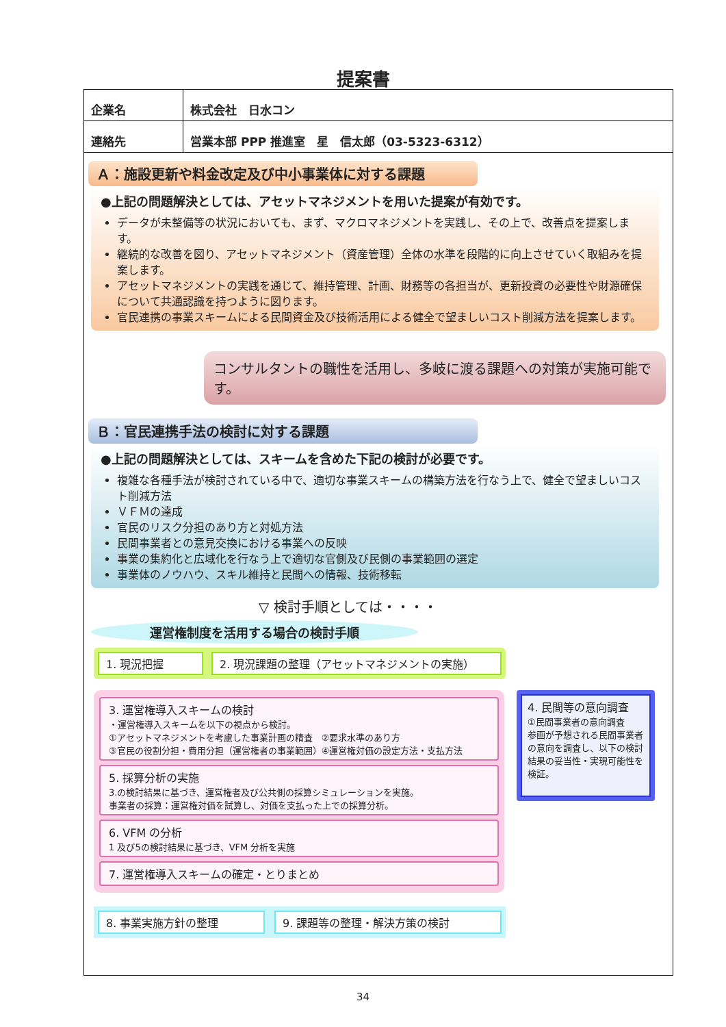提案書
| 企業名 | 株式会社 日水コン |
| 連絡先 | 営業本部 PPP 推進室 星 信太郎（03-5323-6312） |
Ａ：施設更新や料金改定及び中小事業体に対する課題
●上記の問題解決としては、アセットマネジメントを用いた提案が有効です。
データが未整備等の状況においても、まず、マクロマネジメントを実践し、その上で、改善点を提案します。
継続的な改善を図り、アセットマネジメント（資産管理）全体の水準を段階的に向上させていく取組みを提案します。
アセットマネジメントの実践を通じて、維持管理、計画、財務等の各担当が、更新投資の必要性や財源確保について共通認識を持つように図ります。
官民連携の事業スキームによる民間資金及び技術活用による健全で望ましいコスト削減方法を提案します。
コンサルタントの職性を活用し、多岐に渡る課題への対策が実施可能です。
Ｂ：官民連携手法の検討に対する課題
●上記の問題解決としては、スキームを含めた下記の検討が必要です。
複雑な各種手法が検討されている中で、適切な事業スキームの構築方法を行なう上で、健全で望ましいコスト削減方法
ＶＦＭの達成
官民のリスク分担のあり方と対処方法
民間事業者との意見交換における事業への反映
事業の集約化と広域化を行なう上で適切な官側及び民側の事業範囲の選定
事業体のノウハウ、スキル維持と民間への情報、技術移転
▽ 検討手順としては・・・・
運営権制度を活用する場合の検討手順
1. 現況把握 2. 現況課題の整理（アセットマネジメントの実施）
3. 運営権導入スキームの検討
・運営権導入スキームを以下の視点から検討。
①アセットマネジメントを考慮した事業計画の精査　②要求水準のあり方
③官民の役割分担・費用分担（運営権者の事業範囲）④運営権対価の設定方法・支払方法
5. 採算分析の実施
3.の検討結果に基づき、運営権者及び公共側の採算シミュレーションを実施。
事業者の採算：運営権対価を試算し、対価を支払った上での採算分析。
6. VFM の分析
1 及び5の検討結果に基づき、VFM 分析を実施
7. 運営権導入スキームの確定・とりまとめ
4. 民間等の意向調査
①民間事業者の意向調査
参画が予想される民間事業者の意向を調査し、以下の検討結果の妥当性・実現可能性を検証。
8. 事業実施方針の整理 9. 課題等の整理・解決方策の検討
34